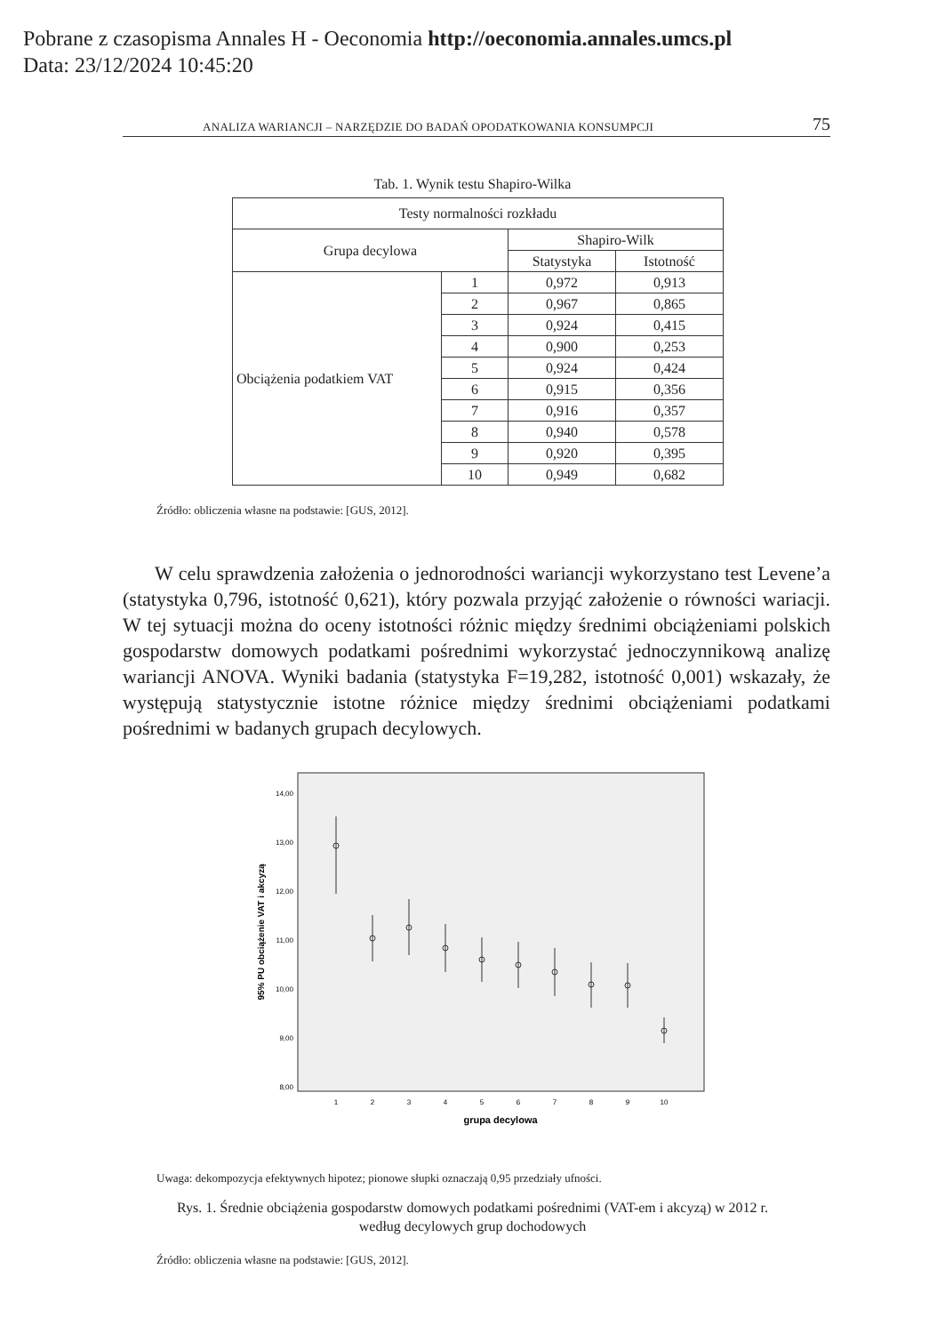Pobrane z czasopisma Annales H - Oeconomia http://oeconomia.annales.umcs.pl
Data: 23/12/2024 10:45:20
ANALIZA WARIANCJI – NARZĘDZIE DO BADAŃ OPODATKOWANIA KONSUMPCJI 75
Tab. 1. Wynik testu Shapiro-Wilka
| Testy normalności rozkładu | | | |
| --- | --- | --- | --- |
| Grupa decylowa | | Shapiro-Wilk | |
| | | Statystyka | Istotność |
| Obciążenia podatkiem VAT | 1 | 0,972 | 0,913 |
| | 2 | 0,967 | 0,865 |
| | 3 | 0,924 | 0,415 |
| | 4 | 0,900 | 0,253 |
| | 5 | 0,924 | 0,424 |
| | 6 | 0,915 | 0,356 |
| | 7 | 0,916 | 0,357 |
| | 8 | 0,940 | 0,578 |
| | 9 | 0,920 | 0,395 |
| | 10 | 0,949 | 0,682 |
Źródło: obliczenia własne na podstawie: [GUS, 2012].
W celu sprawdzenia założenia o jednorodności wariancji wykorzystano test Levene’a (statystyka 0,796, istotność 0,621), który pozwala przyjąć założenie o równości wariacji. W tej sytuacji można do oceny istotności różnic między średnimi obciążeniami polskich gospodarstw domowych podatkami pośrednimi wykorzystać jednoczynnikową analizę wariancji ANOVA. Wyniki badania (statystyka F=19,282, istotność 0,001) wskazały, że występują statystycznie istotne różnice między średnimi obciążeniami podatkami pośrednimi w badanych grupach decylowych.
14,00
13,00
12,00
11,00
10,00
9,00
8,00
1
2
3
4
5
6
7
8
9
10
grupa decylowa
95% PU obciążenie VAT i akcyzą
Uwaga: dekompozycja efektywnych hipotez; pionowe słupki oznaczają 0,95 przedziały ufności.
Rys. 1. Średnie obciążenia gospodarstw domowych podatkami pośrednimi (VAT-em i akcyzą) w 2012 r.
według decylowych grup dochodowych
Źródło: obliczenia własne na podstawie: [GUS, 2012].